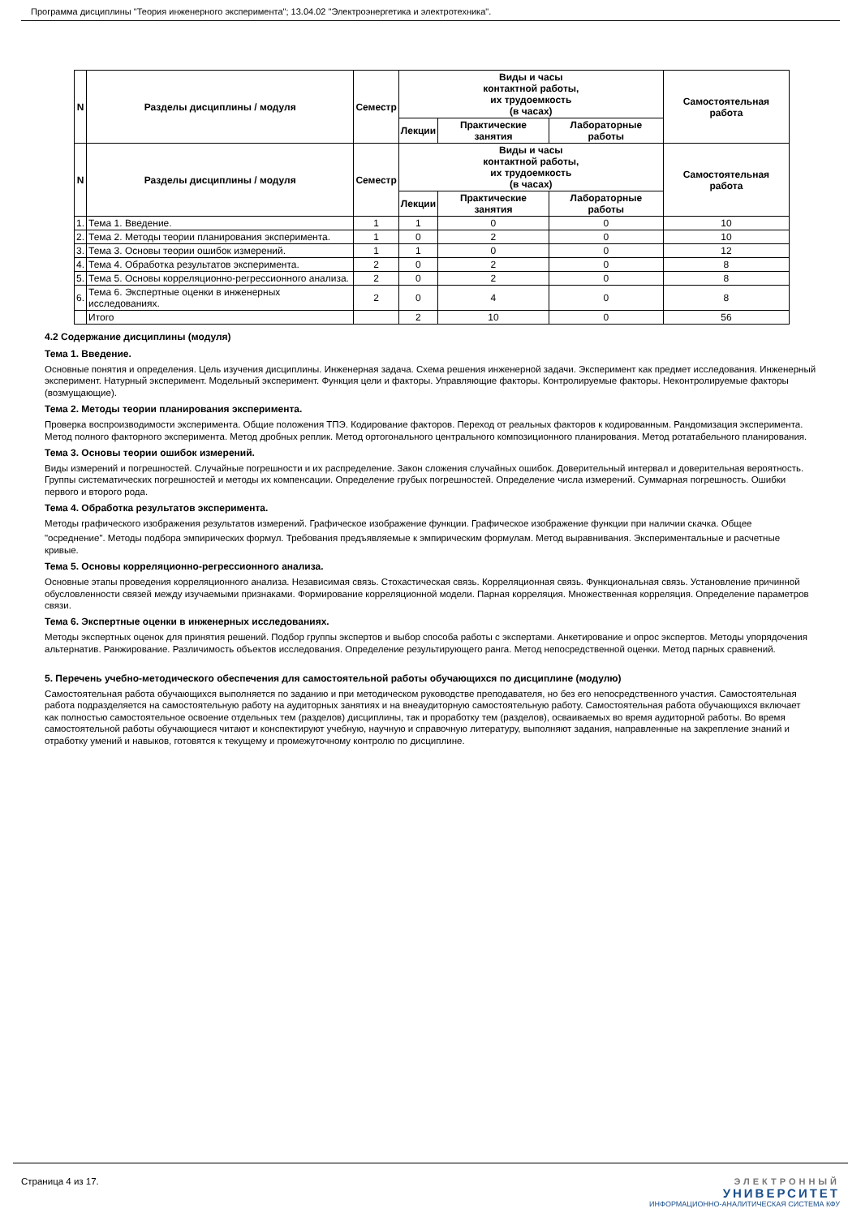Программа дисциплины "Теория инженерного эксперимента"; 13.04.02 "Электроэнергетика и электротехника".
| N | Разделы дисциплины / модуля | Семестр | Виды и часы контактной работы, их трудоемкость (в часах) | | | Самостоятельная работа |
| --- | --- | --- | --- | --- | --- | --- |
| | | | Лекции | Практические занятия | Лабораторные работы | |
| N | Разделы дисциплины / модуля | Семестр | Виды и часы контактной работы, их трудоемкость (в часах) | | | Самостоятельная работа |
| | | | Лекции | Практические занятия | Лабораторные работы | |
| 1. | Тема 1. Введение. | 1 | 1 | 0 | 0 | 10 |
| 2. | Тема 2. Методы теории планирования эксперимента. | 1 | 0 | 2 | 0 | 10 |
| 3. | Тема 3. Основы теории ошибок измерений. | 1 | 1 | 0 | 0 | 12 |
| 4. | Тема 4. Обработка результатов эксперимента. | 2 | 0 | 2 | 0 | 8 |
| 5. | Тема 5. Основы корреляционно-регрессионного анализа. | 2 | 0 | 2 | 0 | 8 |
| 6. | Тема 6. Экспертные оценки в инженерных исследованиях. | 2 | 0 | 4 | 0 | 8 |
| | Итого | | 2 | 10 | 0 | 56 |
4.2 Содержание дисциплины (модуля)
Тема 1. Введение.
Основные понятия и определения. Цель изучения дисциплины. Инженерная задача. Схема решения инженерной задачи. Эксперимент как предмет исследования. Инженерный эксперимент. Натурный эксперимент. Модельный эксперимент. Функция цели и факторы. Управляющие факторы. Контролируемые факторы. Неконтролируемые факторы (возмущающие).
Тема 2. Методы теории планирования эксперимента.
Проверка воспроизводимости эксперимента. Общие положения ТПЭ. Кодирование факторов. Переход от реальных факторов к кодированным. Рандомизация эксперимента. Метод полного факторного эксперимента. Метод дробных реплик. Метод ортогонального центрального композиционного планирования. Метод ротатабельного планирования.
Тема 3. Основы теории ошибок измерений.
Виды измерений и погрешностей. Случайные погрешности и их распределение. Закон сложения случайных ошибок. Доверительный интервал и доверительная вероятность. Группы систематических погрешностей и методы их компенсации. Определение грубых погрешностей. Определение числа измерений. Суммарная погрешность. Ошибки первого и второго рода.
Тема 4. Обработка результатов эксперимента.
Методы графического изображения результатов измерений. Графическое изображение функции. Графическое изображение функции при наличии скачка. Общее
"осреднение". Методы подбора эмпирических формул. Требования предъявляемые к эмпирическим формулам. Метод выравнивания. Экспериментальные и расчетные кривые.
Тема 5. Основы корреляционно-регрессионного анализа.
Основные этапы проведения корреляционного анализа. Независимая связь. Стохастическая связь. Корреляционная связь. Функциональная связь. Установление причинной обусловленности связей между изучаемыми признаками. Формирование корреляционной модели. Парная корреляция. Множественная корреляция. Определение параметров связи.
Тема 6. Экспертные оценки в инженерных исследованиях.
Методы экспертных оценок для принятия решений. Подбор группы экспертов и выбор способа работы с экспертами. Анкетирование и опрос экспертов. Методы упорядочения альтернатив. Ранжирование. Различимость объектов исследования. Определение результирующего ранга. Метод непосредственной оценки. Метод парных сравнений.
5. Перечень учебно-методического обеспечения для самостоятельной работы обучающихся по дисциплине (модулю)
Самостоятельная работа обучающихся выполняется по заданию и при методическом руководстве преподавателя, но без его непосредственного участия. Самостоятельная работа подразделяется на самостоятельную работу на аудиторных занятиях и на внеаудиторную самостоятельную работу. Самостоятельная работа обучающихся включает как полностью самостоятельное освоение отдельных тем (разделов) дисциплины, так и проработку тем (разделов), осваиваемых во время аудиторной работы. Во время самостоятельной работы обучающиеся читают и конспектируют учебную, научную и справочную литературу, выполняют задания, направленные на закрепление знаний и отработку умений и навыков, готовятся к текущему и промежуточному контролю по дисциплине.
Страница 4 из 17. ЭЛЕКТРОННЫЙ
УНИВЕРСИТЕТ
ИНФОРМАЦИОННО-АНАЛИТИЧЕСКАЯ СИСТЕМА КФУ